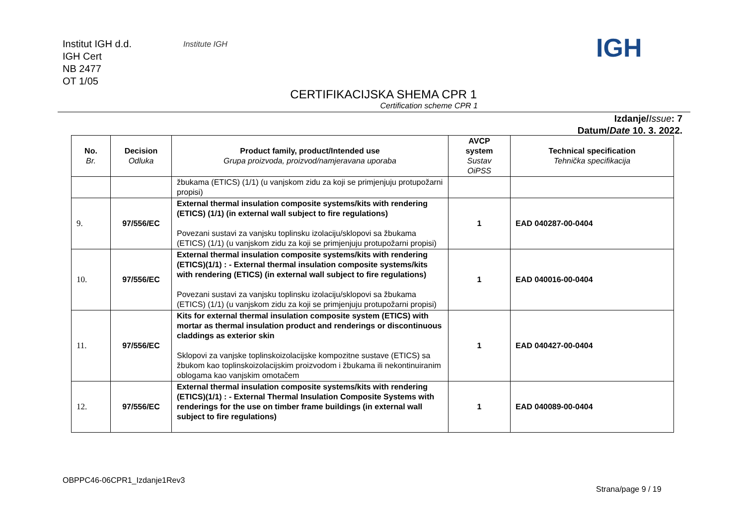Institut IGH d.d.
IGH Cert
NB 2477
OT 1/05
Institute IGH IGH
CERTIFIKACIJSKA SHEMA CPR 1
Certification scheme CPR 1
Izdanje/Issue: 7
Datum/Date 10. 3. 2022.
| No. Br. | Decision Odluka | Product family, product/Intended use Grupa proizvoda, proizvod/namjeravana uporaba | AVCP system Sustav OiPSS | Technical specification Tehnička specifikacija |
| --- | --- | --- | --- | --- |
| | | žbukama (ETICS) (1/1) (u vanjskom zidu za koji se primjenjuju protupožarni propisi) | | |
| 9. | 97/556/EC | External thermal insulation composite systems/kits with rendering (ETICS) (1/1) (in external wall subject to fire regulations) Povezani sustavi za vanjsku toplinsku izolaciju/sklopovi sa žbukama (ETICS) (1/1) (u vanjskom zidu za koji se primjenjuju protupožarni propisi) | 1 | EAD 040287-00-0404 |
| 10. | 97/556/EC | External thermal insulation composite systems/kits with rendering (ETICS)(1/1) : - External thermal insulation composite systems/kits with rendering (ETICS) (in external wall subject to fire regulations) Povezani sustavi za vanjsku toplinsku izolaciju/sklopovi sa žbukama (ETICS) (1/1) (u vanjskom zidu za koji se primjenjuju protupožarni propisi) | 1 | EAD 040016-00-0404 |
| 11. | 97/556/EC | Kits for external thermal insulation composite system (ETICS) with mortar as thermal insulation product and renderings or discontinuous claddings as exterior skin Sklopovi za vanjske toplinskoizolacijske kompozitne sustave (ETICS) sa žbukom kao toplinskoizolacijskim proizvodom i žbukama ili nekontinuiranim oblogama kao vanjskim omotačem | 1 | EAD 040427-00-0404 |
| 12. | 97/556/EC | External thermal insulation composite systems/kits with rendering (ETICS)(1/1) : - External Thermal Insulation Composite Systems with renderings for the use on timber frame buildings (in external wall subject to fire regulations) | 1 | EAD 040089-00-0404 |
OBPPC46-06CPR1_Izdanje1Rev3
Strana/page 9 / 19